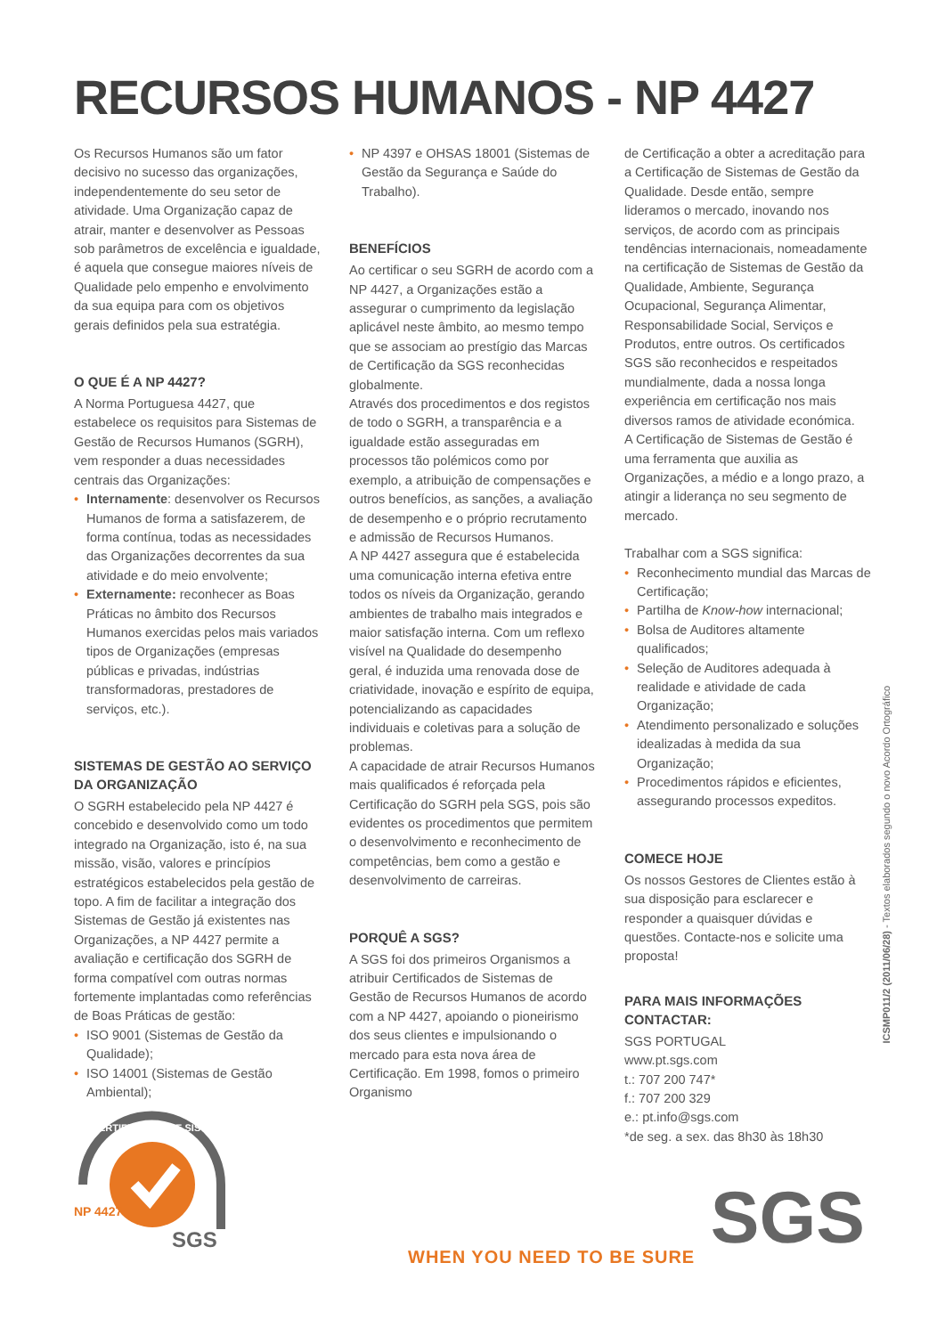RECURSOS HUMANOS - NP 4427
Os Recursos Humanos são um fator decisivo no sucesso das organizações, independentemente do seu setor de atividade. Uma Organização capaz de atrair, manter e desenvolver as Pessoas sob parâmetros de excelência e igualdade, é aquela que consegue maiores níveis de Qualidade pelo empenho e envolvimento da sua equipa para com os objetivos gerais definidos pela sua estratégia.
O QUE É A NP 4427?
A Norma Portuguesa 4427, que estabelece os requisitos para Sistemas de Gestão de Recursos Humanos (SGRH), vem responder a duas necessidades centrais das Organizações:
• Internamente: desenvolver os Recursos Humanos de forma a satisfazerem, de forma contínua, todas as necessidades das Organizações decorrentes da sua atividade e do meio envolvente;
• Externamente: reconhecer as Boas Práticas no âmbito dos Recursos Humanos exercidas pelos mais variados tipos de Organizações (empresas públicas e privadas, indústrias transformadoras, prestadores de serviços, etc.).
SISTEMAS DE GESTÃO AO SERVIÇO DA ORGANIZAÇÃO
O SGRH estabelecido pela NP 4427 é concebido e desenvolvido como um todo integrado na Organização, isto é, na sua missão, visão, valores e princípios estratégicos estabelecidos pela gestão de topo. A fim de facilitar a integração dos Sistemas de Gestão já existentes nas Organizações, a NP 4427 permite a avaliação e certificação dos SGRH de forma compatível com outras normas fortemente implantadas como referências de Boas Práticas de gestão:
• ISO 9001 (Sistemas de Gestão da Qualidade);
• ISO 14001 (Sistemas de Gestão Ambiental);
• NP 4397 e OHSAS 18001 (Sistemas de Gestão da Segurança e Saúde do Trabalho).
BENEFÍCIOS
Ao certificar o seu SGRH de acordo com a NP 4427, a Organizações estão a assegurar o cumprimento da legislação aplicável neste âmbito, ao mesmo tempo que se associam ao prestígio das Marcas de Certificação da SGS reconhecidas globalmente.
Através dos procedimentos e dos registos de todo o SGRH, a transparência e a igualdade estão asseguradas em processos tão polémicos como por exemplo, a atribuição de compensações e outros benefícios, as sanções, a avaliação de desempenho e o próprio recrutamento e admissão de Recursos Humanos.
A NP 4427 assegura que é estabelecida uma comunicação interna efetiva entre todos os níveis da Organização, gerando ambientes de trabalho mais integrados e maior satisfação interna. Com um reflexo visível na Qualidade do desempenho geral, é induzida uma renovada dose de criatividade, inovação e espírito de equipa, potencializando as capacidades individuais e coletivas para a solução de problemas.
A capacidade de atrair Recursos Humanos mais qualificados é reforçada pela Certificação do SGRH pela SGS, pois são evidentes os procedimentos que permitem o desenvolvimento e reconhecimento de competências, bem como a gestão e desenvolvimento de carreiras.
PORQUÊ A SGS?
A SGS foi dos primeiros Organismos a atribuir Certificados de Sistemas de Gestão de Recursos Humanos de acordo com a NP 4427, apoiando o pioneirismo dos seus clientes e impulsionando o mercado para esta nova área de Certificação. Em 1998, fomos o primeiro Organismo
de Certificação a obter a acreditação para a Certificação de Sistemas de Gestão da Qualidade. Desde então, sempre lideramos o mercado, inovando nos serviços, de acordo com as principais tendências internacionais, nomeadamente na certificação de Sistemas de Gestão da Qualidade, Ambiente, Segurança Ocupacional, Segurança Alimentar, Responsabilidade Social, Serviços e Produtos, entre outros. Os certificados SGS são reconhecidos e respeitados mundialmente, dada a nossa longa experiência em certificação nos mais diversos ramos de atividade económica.
A Certificação de Sistemas de Gestão é uma ferramenta que auxilia as Organizações, a médio e a longo prazo, a atingir a liderança no seu segmento de mercado.
Trabalhar com a SGS significa:
• Reconhecimento mundial das Marcas de Certificação;
• Partilha de Know-how internacional;
• Bolsa de Auditores altamente qualificados;
• Seleção de Auditores adequada à realidade e atividade de cada Organização;
• Atendimento personalizado e soluções idealizadas à medida da sua Organização;
• Procedimentos rápidos e eficientes, assegurando processos expeditos.
COMECE HOJE
Os nossos Gestores de Clientes estão à sua disposição para esclarecer e responder a quaisquer dúvidas e questões. Contacte-nos e solicite uma proposta!
PARA MAIS INFORMAÇÕES CONTACTAR:
SGS PORTUGAL
www.pt.sgs.com
t.: 707 200 747*
f.: 707 200 329
e.: pt.info@sgs.com
*de seg. a sex. das 8h30 às 18h30
ICSMP011/2 (2011/06/28) - Textos elaborados segundo o novo Acordo Ortográfico
SGS
CERTIFICAÇÃO DE SISTEMAS
NP 4427
WHEN YOU NEED TO BE SURE SGS